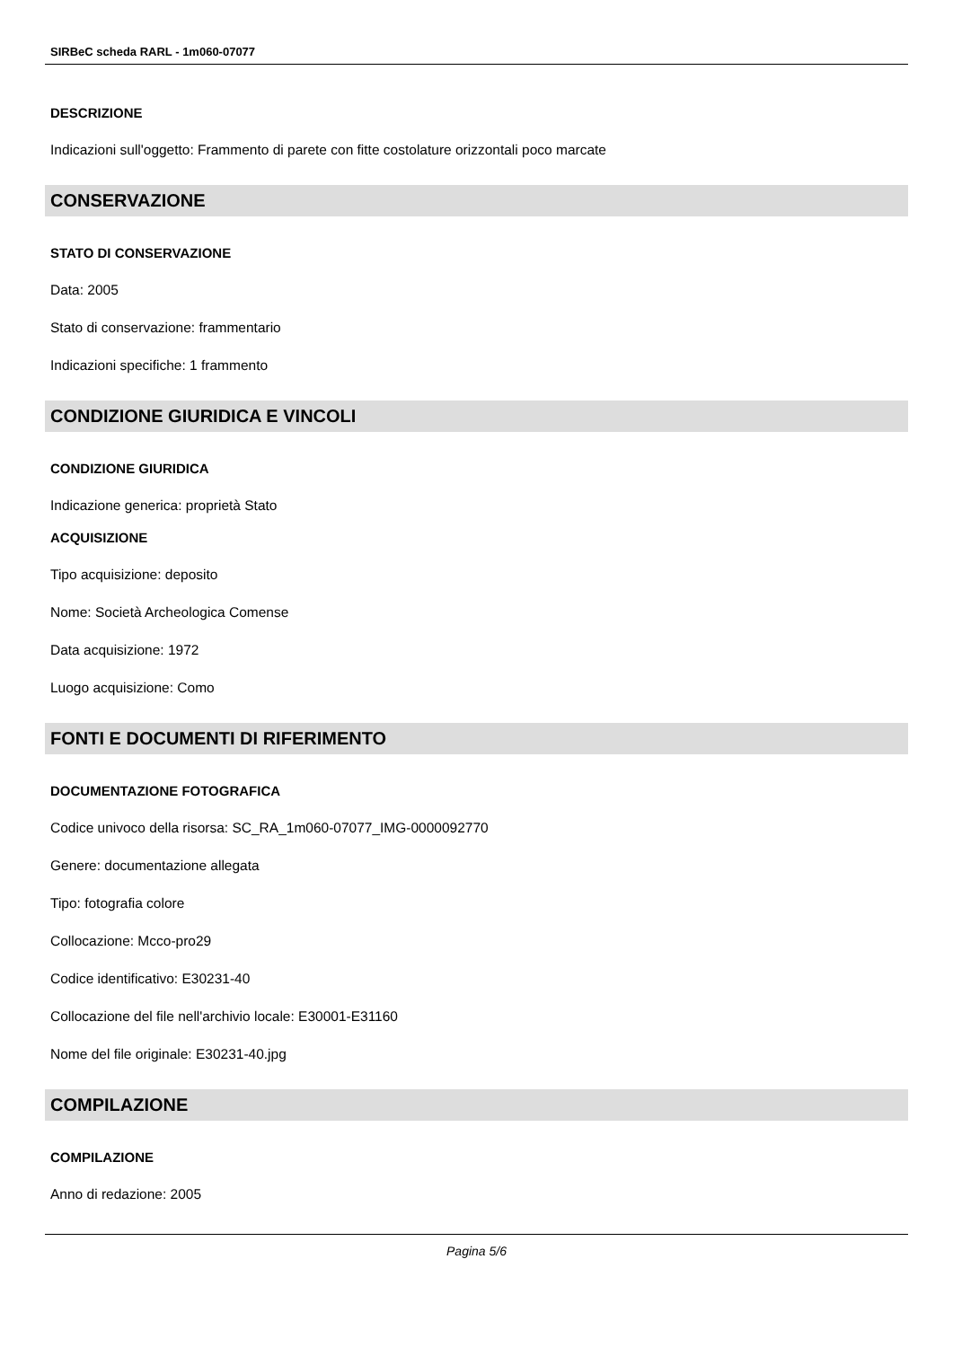SIRBeC scheda RARL - 1m060-07077
DESCRIZIONE
Indicazioni sull'oggetto: Frammento di parete con fitte costolature orizzontali poco marcate
CONSERVAZIONE
STATO DI CONSERVAZIONE
Data: 2005
Stato di conservazione: frammentario
Indicazioni specifiche: 1 frammento
CONDIZIONE GIURIDICA E VINCOLI
CONDIZIONE GIURIDICA
Indicazione generica: proprietà Stato
ACQUISIZIONE
Tipo acquisizione: deposito
Nome: Società Archeologica Comense
Data acquisizione: 1972
Luogo acquisizione: Como
FONTI E DOCUMENTI DI RIFERIMENTO
DOCUMENTAZIONE FOTOGRAFICA
Codice univoco della risorsa: SC_RA_1m060-07077_IMG-0000092770
Genere: documentazione allegata
Tipo: fotografia colore
Collocazione: Mcco-pro29
Codice identificativo: E30231-40
Collocazione del file nell'archivio locale: E30001-E31160
Nome del file originale: E30231-40.jpg
COMPILAZIONE
COMPILAZIONE
Anno di redazione: 2005
Pagina 5/6